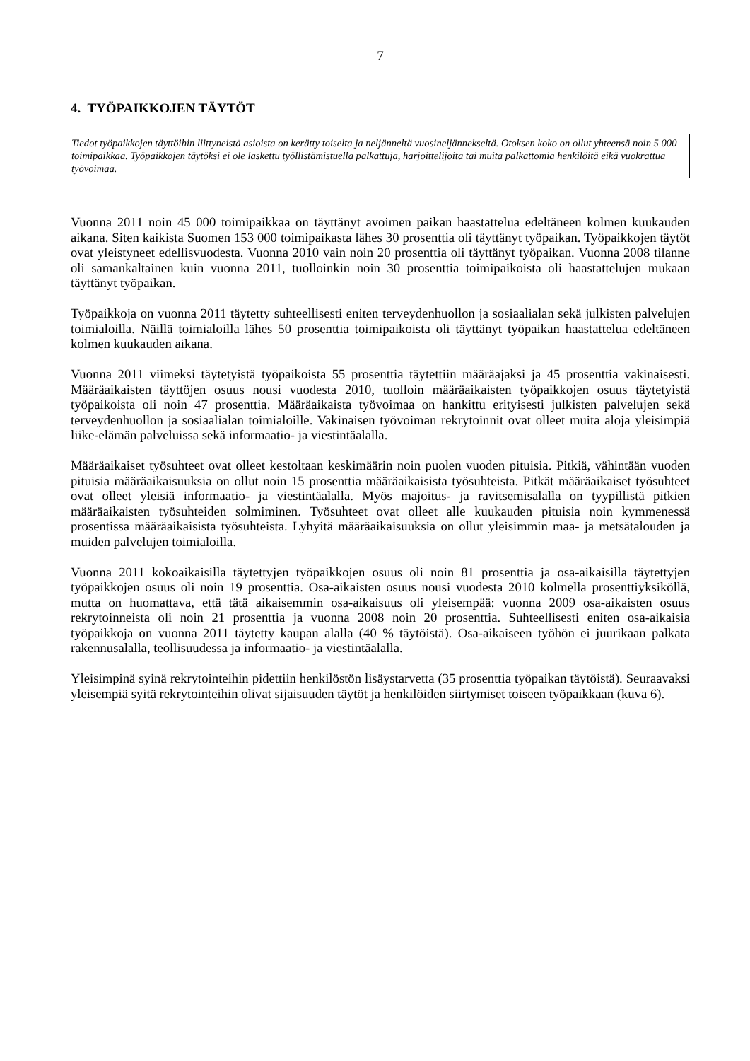7
4. TYÖPAIKKOJEN TÄYTÖT
Tiedot työpaikkojen täyttöihin liittyneistä asioista on kerätty toiselta ja neljänneltä vuosineljännekseltä. Otoksen koko on ollut yhteensä noin 5 000 toimipaikkaa. Työpaikkojen täytöksi ei ole laskettu työllistämistuella palkattuja, harjoittelijoita tai muita palkattomia henkilöitä eikä vuokrattua työvoimaa.
Vuonna 2011 noin 45 000 toimipaikkaa on täyttänyt avoimen paikan haastattelua edeltäneen kolmen kuukauden aikana. Siten kaikista Suomen 153 000 toimipaikasta lähes 30 prosenttia oli täyttänyt työpaikan. Työpaikkojen täytöt ovat yleistyneet edellisvuodesta. Vuonna 2010 vain noin 20 prosenttia oli täyttänyt työpaikan. Vuonna 2008 tilanne oli samankaltainen kuin vuonna 2011, tuolloinkin noin 30 prosenttia toimipaikoista oli haastattelujen mukaan täyttänyt työpaikan.
Työpaikkoja on vuonna 2011 täytetty suhteellisesti eniten terveydenhuollon ja sosiaalialan sekä julkisten palvelujen toimialoilla. Näillä toimialoilla lähes 50 prosenttia toimipaikoista oli täyttänyt työpaikan haastattelua edeltäneen kolmen kuukauden aikana.
Vuonna 2011 viimeksi täytetyistä työpaikoista 55 prosenttia täytettiin määräajaksi ja 45 prosenttia vakinaisesti. Määräaikaisten täyttöjen osuus nousi vuodesta 2010, tuolloin määräaikaisten työpaikkojen osuus täytetyistä työpaikoista oli noin 47 prosenttia. Määräaikaista työvoimaa on hankittu erityisesti julkisten palvelujen sekä terveydenhuollon ja sosiaalialan toimialoille. Vakinaisen työvoiman rekrytoinnit ovat olleet muita aloja yleisimpiä liike-elämän palveluissa sekä informaatio- ja viestintäalalla.
Määräaikaiset työsuhteet ovat olleet kestoltaan keskimäärin noin puolen vuoden pituisia. Pitkiä, vähintään vuoden pituisia määräaikaisuuksia on ollut noin 15 prosenttia määräaikaisista työsuhteista. Pitkät määräaikaiset työsuhteet ovat olleet yleisiä informaatio- ja viestintäalalla. Myös majoitus- ja ravitsemisalalla on tyypillistä pitkien määräaikaisten työsuhteiden solmiminen. Työsuhteet ovat olleet alle kuukauden pituisia noin kymmenessä prosentissa määräaikaisista työsuhteista. Lyhyitä määräaikaisuuksia on ollut yleisimmin maa- ja metsätalouden ja muiden palvelujen toimialoilla.
Vuonna 2011 kokoaikaisilla täytettyjen työpaikkojen osuus oli noin 81 prosenttia ja osa-aikaisilla täytettyjen työpaikkojen osuus oli noin 19 prosenttia. Osa-aikaisten osuus nousi vuodesta 2010 kolmella prosenttiyksiköllä, mutta on huomattava, että tätä aikaisemmin osa-aikaisuus oli yleisempää: vuonna 2009 osa-aikaisten osuus rekrytoinneista oli noin 21 prosenttia ja vuonna 2008 noin 20 prosenttia. Suhteellisesti eniten osa-aikaisia työpaikkoja on vuonna 2011 täytetty kaupan alalla (40 % täytöistä). Osa-aikaiseen työhön ei juurikaan palkata rakennusalalla, teollisuudessa ja informaatio- ja viestintäalalla.
Yleisimpinä syinä rekrytointeihin pidettiin henkilöstön lisäystarvetta (35 prosenttia työpaikan täytöistä). Seuraavaksi yleisempiä syitä rekrytointeihin olivat sijaisuuden täytöt ja henkilöiden siirtymiset toiseen työpaikkaan (kuva 6).